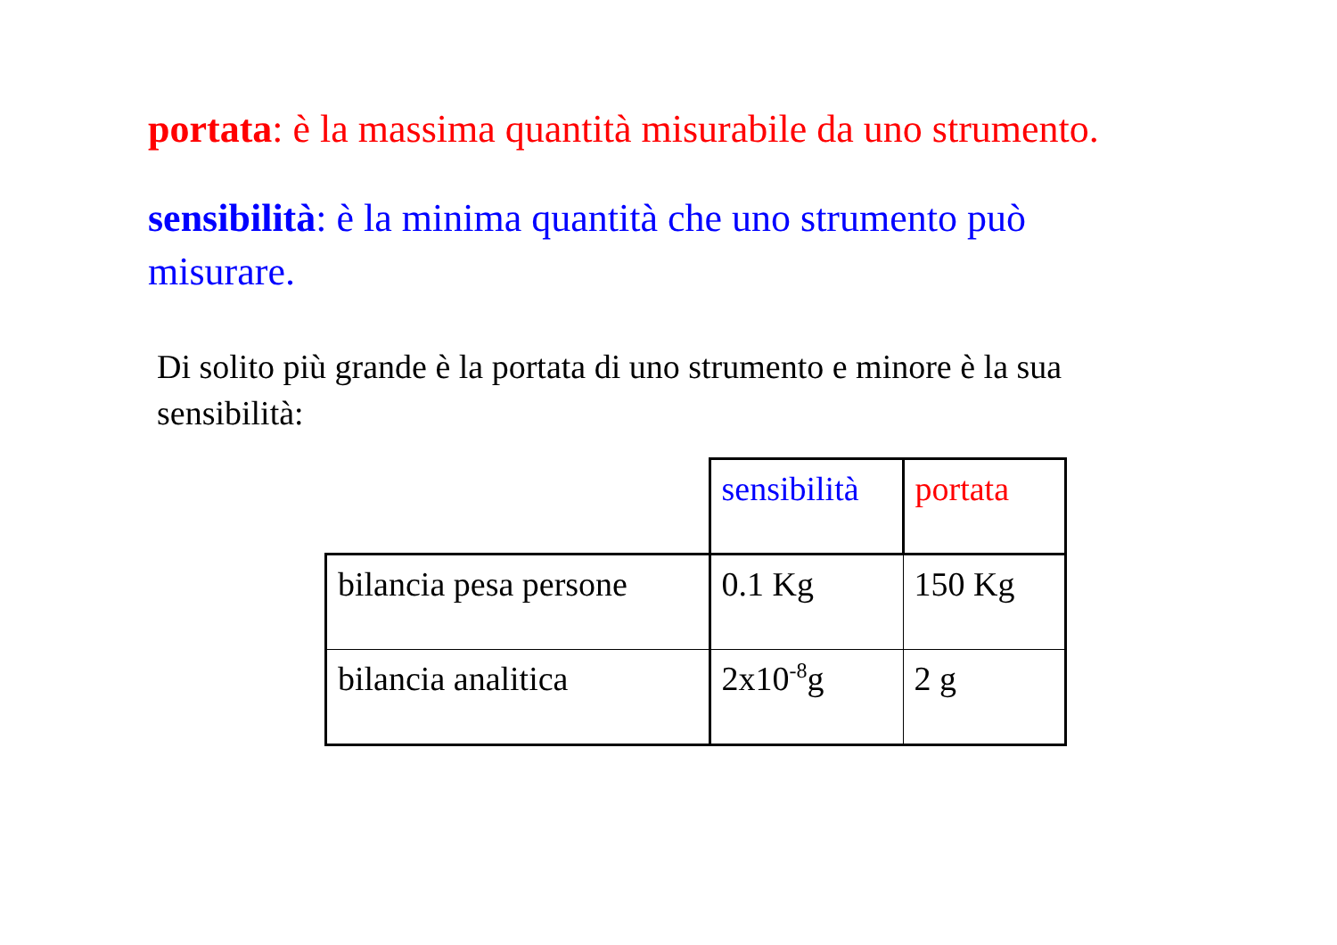portata: è la massima quantità misurabile da uno strumento.
sensibilità: è la minima quantità che uno strumento può misurare.
Di solito più grande è la portata di uno strumento e minore è la sua sensibilità:
| | sensibilità | portata |
| bilancia pesa persone | 0.1 Kg | 150 Kg |
| bilancia analitica | 2x10<sup>-8</sup>g | 2 g |